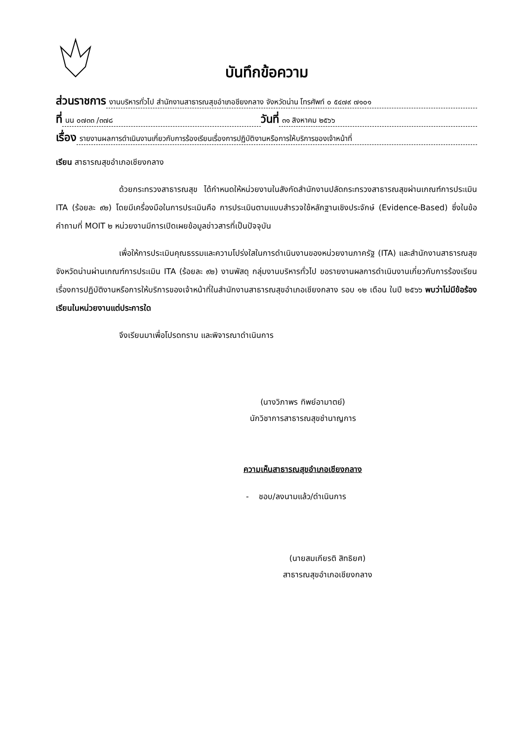บันทึกข้อความ
ส่วนราชการ งานบริหารทั่วไป สำนักงานสาธารณสุขอำเภอชียงกลาง จังหวัดน่าน โทรศัพท์ ๐ ๕๔๗๙ ๗๑๐๑
ที่ นน ๐๗๓๓ /๓๗๘ วันที่ ๓๑ สิงหาคม ๒๕๖๖
เรื่อง รายงานผลการดำเนินงานเกี่ยวกับการร้องเรียนเรื่องการปฏิบัติงานหรือการให้บริการของเจ้าหน้าที่
เรียน สาธารณสุขอำเภอเชียงกลาง
ด้วยกระทรวงสาธารณสุข ได้กำหนดให้หน่วยงานในสังกัดสำนักงานปลัดกระทรวงสาธารณสุขผ่านเกณฑ์การประเมิน ITA (ร้อยละ ๙๒) โดยมีเครื่องมือในการประเมินคือ การประเมินตามแบบสำรวจใช้หลักฐานเชิงประจักษ์ (Evidence-Based) ซึ่งในข้อคำถามที่ MOIT ๒ หน่วยงานมีการเปิดเผยข้อมูลข่าวสารที่เป็นปัจจุบัน
เพื่อให้การประเมินคุณธรรมและความโปร่งใสในการดำเนินงานของหน่วยงานภาครัฐ (ITA) และสำนักงานสาธารณสุขจังหวัดน่านผ่านเกณฑ์การประเมิน ITA (ร้อยละ ๙๒) งานพัสดุ กลุ่มงานบริหารทั่วไป ขอรายงานผลการดำเนินงานเกี่ยวกับการร้องเรียนเรื่องการปฏิบัติงานหรือการให้บริการของเจ้าหน้าที่ในสำนักงานสาธารณสุขอำเภอเชียงกลาง รอบ ๑๒ เดือน ในปี ๒๕๖๖ พบว่าไม่มีข้อร้องเรียนในหน่วยงานแต่ประการใด
จึงเรียนมาเพื่อโปรดทราบ และพิจารณาดำเนินการ
(นางวิภาพร ทิพย์อามาตย์)
นักวิชาการสาธารณสุขชำนาญการ
ความเห็นสาธารณสุขอำเภอเชียงกลาง
- ชอบ/ลงนามแล้ว/ดำเนินการ
(นายสมเกียรติ สิทธิยศ)
สาธารณสุขอำเภอเชียงกลาง